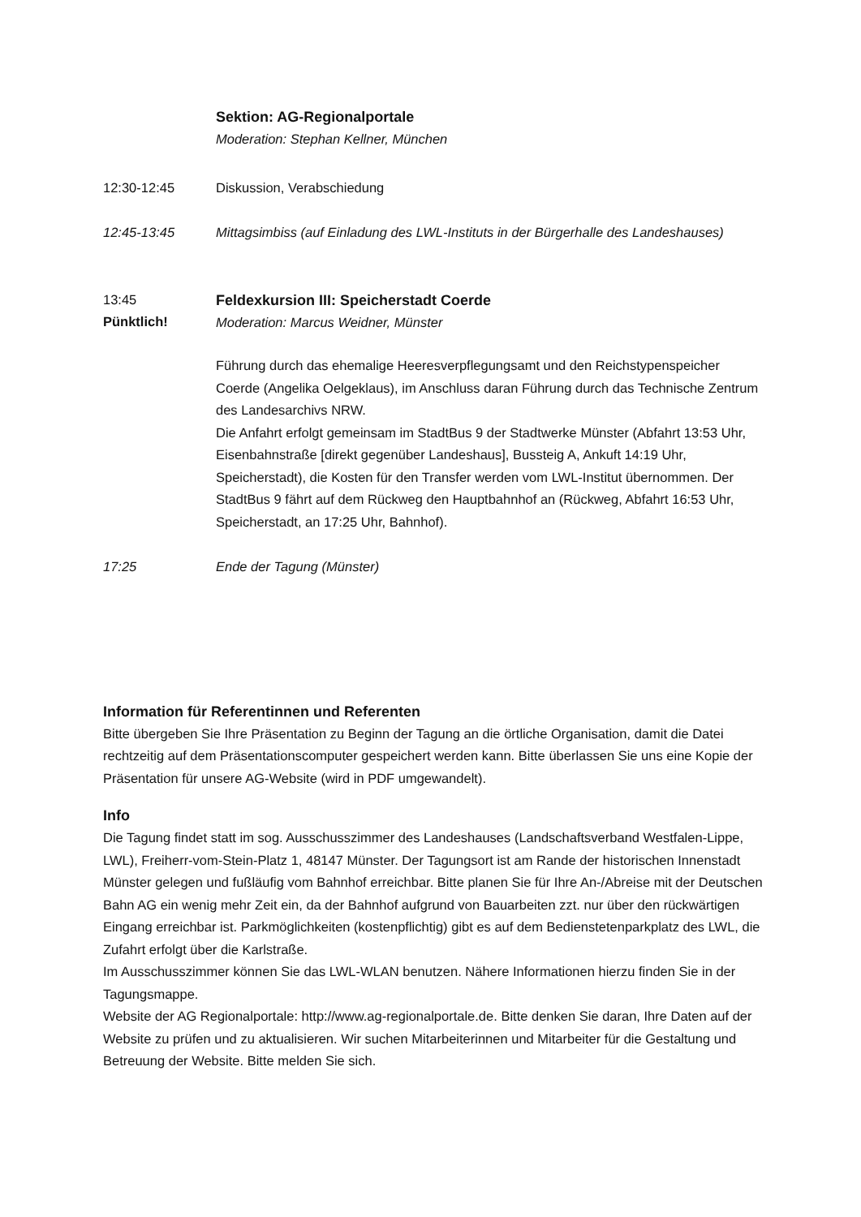Sektion: AG-Regionalportale
Moderation: Stephan Kellner, München
12:30-12:45 Diskussion, Verabschiedung
12:45-13:45 Mittagsimbiss (auf Einladung des LWL-Instituts in der Bürgerhalle des Landeshauses)
13:45
Pünktlich!
Feldexkursion III: Speicherstadt Coerde
Moderation: Marcus Weidner, Münster
Führung durch das ehemalige Heeresverpflegungsamt und den Reichstypenspeicher Coerde (Angelika Oelgeklaus), im Anschluss daran Führung durch das Technische Zentrum des Landesarchivs NRW.
Die Anfahrt erfolgt gemeinsam im StadtBus 9 der Stadtwerke Münster (Abfahrt 13:53 Uhr, Eisenbahnstraße [direkt gegenüber Landeshaus], Bussteig A, Ankuft 14:19 Uhr, Speicherstadt), die Kosten für den Transfer werden vom LWL-Institut übernommen. Der StadtBus 9 fährt auf dem Rückweg den Hauptbahnhof an (Rückweg, Abfahrt 16:53 Uhr, Speicherstadt, an 17:25 Uhr, Bahnhof).
17:25 Ende der Tagung (Münster)
Information für Referentinnen und Referenten
Bitte übergeben Sie Ihre Präsentation zu Beginn der Tagung an die örtliche Organisation, damit die Datei rechtzeitig auf dem Präsentationscomputer gespeichert werden kann. Bitte überlassen Sie uns eine Kopie der Präsentation für unsere AG-Website (wird in PDF umgewandelt).
Info
Die Tagung findet statt im sog. Ausschusszimmer des Landeshauses (Landschaftsverband Westfalen-Lippe, LWL), Freiherr-vom-Stein-Platz 1, 48147 Münster. Der Tagungsort ist am Rande der historischen Innenstadt Münster gelegen und fußläufig vom Bahnhof erreichbar. Bitte planen Sie für Ihre An-/Abreise mit der Deutschen Bahn AG ein wenig mehr Zeit ein, da der Bahnhof aufgrund von Bauarbeiten zzt. nur über den rückwärtigen Eingang erreichbar ist. Parkmöglichkeiten (kostenpflichtig) gibt es auf dem Bedienstetenparkplatz des LWL, die Zufahrt erfolgt über die Karlstraße.
Im Ausschusszimmer können Sie das LWL-WLAN benutzen. Nähere Informationen hierzu finden Sie in der Tagungsmappe.
Website der AG Regionalportale: http://www.ag-regionalportale.de. Bitte denken Sie daran, Ihre Daten auf der Website zu prüfen und zu aktualisieren. Wir suchen Mitarbeiterinnen und Mitarbeiter für die Gestaltung und Betreuung der Website. Bitte melden Sie sich.